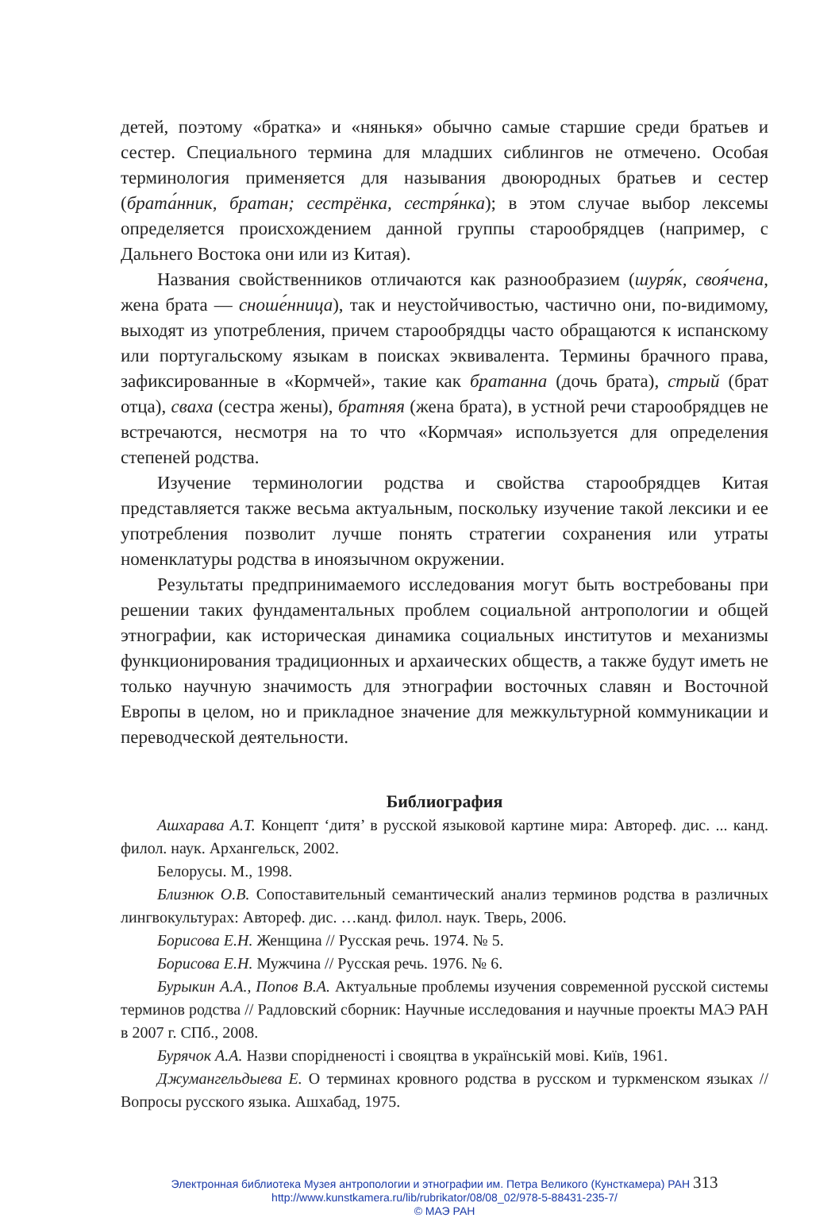детей, поэтому «братка» и «нянькя» обычно самые старшие среди братьев и сестер. Специального термина для младших сиблингов не отмечено. Особая терминология применяется для называния двоюродных братьев и сестер (брата́нник, братан; сестрёнка, сестря́нка); в этом случае выбор лексемы определяется происхождением данной группы старообрядцев (например, с Дальнего Востока они или из Китая).
Названия свойственников отличаются как разнообразием (шуря́к, своя́чена, жена брата — сноше́нница), так и неустойчивостью, частично они, по-видимому, выходят из употребления, причем старообрядцы часто обращаются к испанскому или португальскому языкам в поисках эквивалента. Термины брачного права, зафиксированные в «Кормчей», такие как братанна (дочь брата), стрый (брат отца), сваха (сестра жены), братняя (жена брата), в устной речи старообрядцев не встречаются, несмотря на то что «Кормчая» используется для определения степеней родства.
Изучение терминологии родства и свойства старообрядцев Китая представляется также весьма актуальным, поскольку изучение такой лексики и ее употребления позволит лучше понять стратегии сохранения или утраты номенклатуры родства в иноязычном окружении.
Результаты предпринимаемого исследования могут быть востребованы при решении таких фундаментальных проблем социальной антропологии и общей этнографии, как историческая динамика социальных институтов и механизмы функционирования традиционных и архаических обществ, а также будут иметь не только научную значимость для этнографии восточных славян и Восточной Европы в целом, но и прикладное значение для межкультурной коммуникации и переводческой деятельности.
Библиография
Ашхарава А.Т. Концепт ‘дитя’ в русской языковой картине мира: Автореф. дис. ... канд. филол. наук. Архангельск, 2002.
Белорусы. М., 1998.
Близнюк О.В. Сопоставительный семантический анализ терминов родства в различных лингвокультурах: Автореф. дис. …канд. филол. наук. Тверь, 2006.
Борисова Е.Н. Женщина // Русская речь. 1974. № 5.
Борисова Е.Н. Мужчина // Русская речь. 1976. № 6.
Бурыкин А.А., Попов В.А. Актуальные проблемы изучения современной русской системы терминов родства // Радловский сборник: Научные исследования и научные проекты МАЭ РАН в 2007 г. СПб., 2008.
Бурячок А.А. Назви спорідненості і свояцтва в українській мові. Київ, 1961.
Джумангельдыева Е. О терминах кровного родства в русском и туркменском языках // Вопросы русского языка. Ашхабад, 1975.
Электронная библиотека Музея антропологии и этнографии им. Петра Великого (Кунсткамера) РАН 313
http://www.kunstkamera.ru/lib/rubrikator/08/08_02/978-5-88431-235-7/
© МАЭ РАН